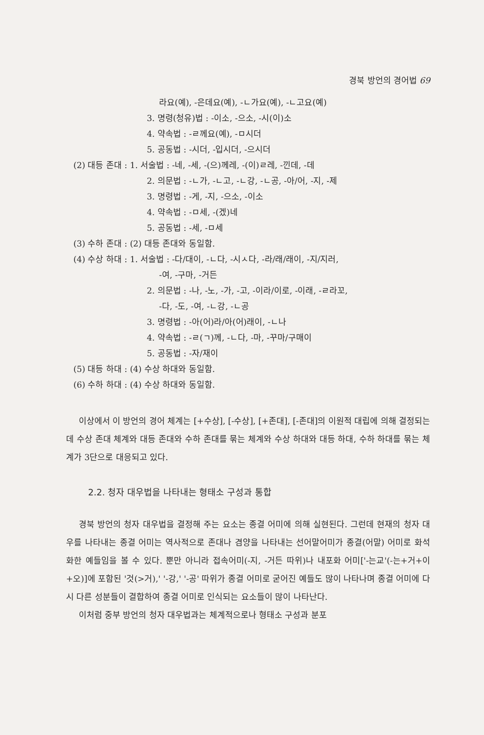경북 방언의 경어법 69
라요(예), -은데요(예), -ㄴ가요(예), -ㄴ고요(예)
3. 명령(청유)법 : -이소, -으소, -시(이)소
4. 약속법 : -ㄹ께요(예), -ㅁ시더
5. 공동법 : -시더, -입시더, -으시더
(2) 대등 존대 : 1. 서술법 : -네, -세, -(으)께레, -(이)ㄹ레, -낀데, -데
2. 의문법 : -ㄴ가, -ㄴ고, -ㄴ강, -ㄴ공, -아/어, -지, -제
3. 명령법 : -게, -지, -으소, -이소
4. 약속법 : -ㅁ세, -(겠)네
5. 공동법 : -세, -ㅁ세
(3) 수하 존대 : (2) 대등 존대와 동일함.
(4) 수상 하대 : 1. 서술법 : -다/대이, -ㄴ다, -시ㅅ다, -라/래/래이, -지/지러,
-여, -구마, -거든
2. 의문법 : -나, -노, -가, -고, -이라/이로, -이래, -ㄹ라꼬,
-다, -도, -여, -ㄴ강, -ㄴ공
3. 명령법 : -아(어)라/아(어)래이, -ㄴ나
4. 약속법 : -ㄹ(ㄱ)께, -ㄴ다, -마, -꾸마/구매이
5. 공동법 : -자/재이
(5) 대등 하대 : (4) 수상 하대와 동일함.
(6) 수하 하대 : (4) 수상 하대와 동일함.
이상에서 이 방언의 경어 체계는 [+수상], [-수상], [+존대], [-존대]의 이원적 대립에 의해 결정되는데 수상 존대 체계와 대등 존대와 수하 존대를 묶는 체계와 수상 하대와 대등 하대, 수하 하대를 묶는 체계가 3단으로 대응되고 있다.
2.2. 청자 대우법을 나타내는 형태소 구성과 통합
경북 방언의 청자 대우법을 결정해 주는 요소는 종결 어미에 의해 실현된다. 그런데 현재의 청자 대우를 나타내는 종결 어미는 역사적으로 존대나 겸양을 나타내는 선어말어미가 종결(어말) 어미로 화석화한 예들임을 볼 수 있다. 뿐만 아니라 접속어미(-지, -거든 따위)나 내포화 어미['-는교'(-는+거+이+오)]에 포함된 '것(>거),' '-강,' '-공' 따위가 종결 어미로 굳어진 예들도 많이 나타나며 종결 어미에 다시 다른 성분들이 결합하여 종결 어미로 인식되는 요소들이 많이 나타난다.
이처럼 중부 방언의 청자 대우법과는 체계적으로나 형태소 구성과 분포